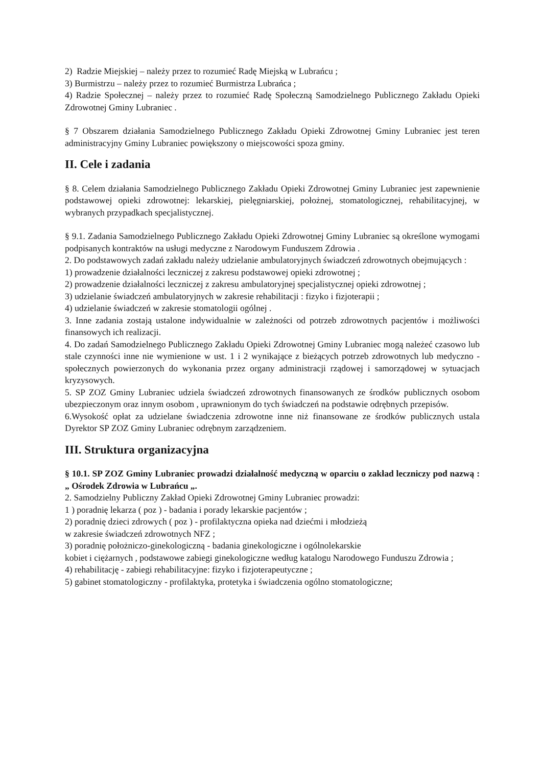2) Radzie Miejskiej – należy przez to rozumieć Radę Miejską w Lubrańcu ;
3) Burmistrzu – należy przez to rozumieć Burmistrza Lubrańca ;
4) Radzie Społecznej – należy przez to rozumieć Radę Społeczną Samodzielnego Publicznego Zakładu Opieki Zdrowotnej Gminy Lubraniec .
§ 7 Obszarem działania Samodzielnego Publicznego Zakładu Opieki Zdrowotnej Gminy Lubraniec jest teren administracyjny Gminy Lubraniec powiększony o miejscowości spoza gminy.
II. Cele i zadania
§ 8. Celem działania Samodzielnego Publicznego Zakładu Opieki Zdrowotnej Gminy Lubraniec jest zapewnienie podstawowej opieki zdrowotnej: lekarskiej, pielęgniarskiej, położnej, stomatologicznej, rehabilitacyjnej, w wybranych przypadkach specjalistycznej.
§ 9.1. Zadania Samodzielnego Publicznego Zakładu Opieki Zdrowotnej Gminy Lubraniec są określone wymogami podpisanych kontraktów na usługi medyczne z Narodowym Funduszem Zdrowia .
2. Do podstawowych zadań zakładu należy udzielanie ambulatoryjnych świadczeń zdrowotnych obejmujących :
1) prowadzenie działalności leczniczej z zakresu podstawowej opieki zdrowotnej ;
2) prowadzenie działalności leczniczej z zakresu ambulatoryjnej specjalistycznej opieki zdrowotnej ;
3) udzielanie świadczeń ambulatoryjnych w zakresie rehabilitacji : fizyko i fizjoterapii ;
4) udzielanie świadczeń w zakresie stomatologii ogólnej .
3. Inne zadania zostają ustalone indywidualnie w zależności od potrzeb zdrowotnych pacjentów i możliwości finansowych ich realizacji.
4. Do zadań Samodzielnego Publicznego Zakładu Opieki Zdrowotnej Gminy Lubraniec mogą należeć czasowo lub stale czynności inne nie wymienione w ust. 1 i 2 wynikające z bieżących potrzeb zdrowotnych lub medyczno - społecznych powierzonych do wykonania przez organy administracji rządowej i samorządowej w sytuacjach kryzysowych.
5. SP ZOZ Gminy Lubraniec udziela świadczeń zdrowotnych finansowanych ze środków publicznych osobom ubezpieczonym oraz innym osobom , uprawnionym do tych świadczeń na podstawie odrębnych przepisów.
6.Wysokość opłat za udzielane świadczenia zdrowotne inne niż finansowane ze środków publicznych ustala Dyrektor SP ZOZ Gminy Lubraniec odrębnym zarządzeniem.
III. Struktura organizacyjna
§ 10.1. SP ZOZ Gminy Lubraniec prowadzi działalność medyczną w oparciu o zakład leczniczy pod nazwą : „ Ośrodek Zdrowia w Lubrańcu „.
2. Samodzielny Publiczny Zakład Opieki Zdrowotnej Gminy Lubraniec prowadzi:
1 ) poradnię lekarza ( poz ) - badania i porady lekarskie pacjentów ;
2) poradnię dzieci zdrowych ( poz ) - profilaktyczna opieka nad dziećmi i młodzieżą
w zakresie świadczeń zdrowotnych NFZ ;
3) poradnię położniczo-ginekologiczną - badania ginekologiczne i ogólnolekarskie
kobiet i ciężarnych , podstawowe zabiegi ginekologiczne według katalogu Narodowego Funduszu Zdrowia ;
4) rehabilitację - zabiegi rehabilitacyjne: fizyko i fizjoterapeutyczne ;
5) gabinet stomatologiczny - profilaktyka, protetyka i świadczenia ogólno stomatologiczne;